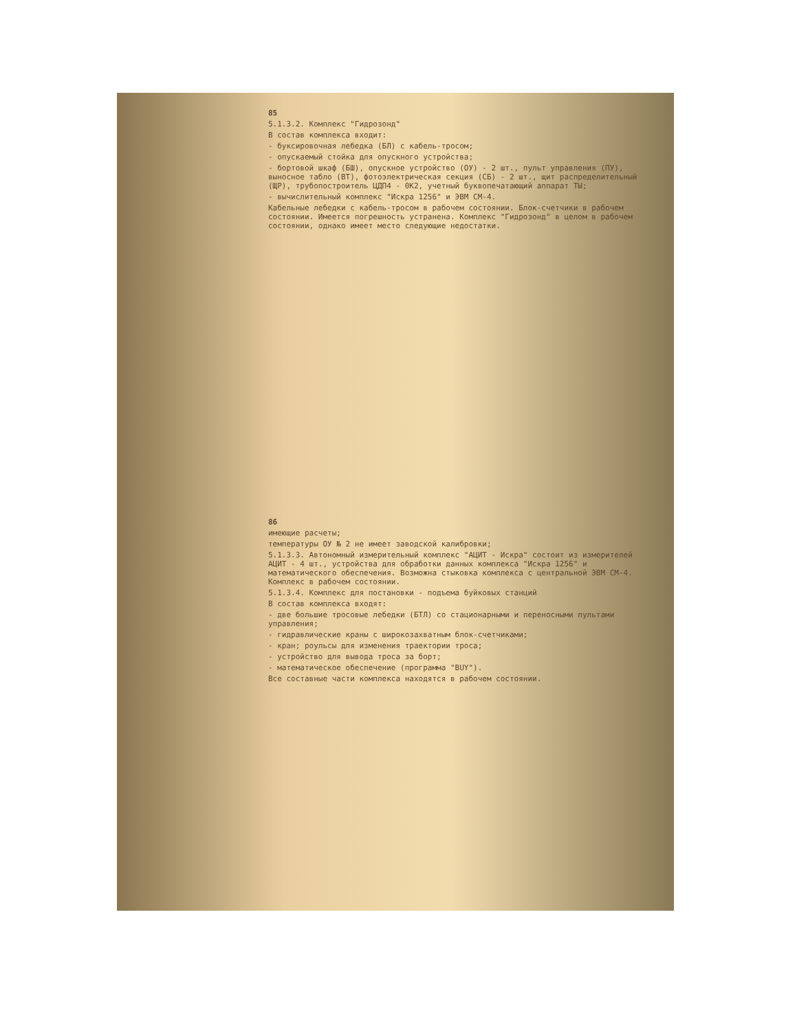85
5.1.3.2. Комплекс "Гидрозонд"
В состав комплекса входит:
- буксировочная лебедка (БЛ) с кабель-тросом;
- опускаемый стойка для опускного устройства;
- бортовой шкаф (БШ), опускное устройство (ОУ) - 2 шт., пульт управления (ПУ), выносное табло (ВТ), фотоэлектрическая секция (СБ) - 2 шт., щит распределительный (ЩР), трубопостроитель ЦДП4 - 0К2, учетный буквопечатающий аппарат ТЫ;
- вычислительный комплекс "Искра 1256" и ЭВМ СМ-4.
Кабельные лебедки с кабель-тросом в рабочем состоянии. Блок-счетчики в рабочем состоянии. Имеется погрешность устранена. Комплекс "Гидрозонд" в целом в рабочем состоянии, однако имеет место следующие недостатки.
86
имеющие расчеты;
температуры ОУ № 2 не имеет заводской калибровки;
5.1.3.3. Автономный измерительный комплекс "АЦИТ - Искра" состоит из измерителей АЦИТ - 4 шт., устройства для обработки данных комплекса "Искра 1256" и математического обеспечения. Возможна стыковка комплекса с центральной ЭВМ СМ-4. Комплекс в рабочем состоянии.
5.1.3.4. Комплекс для постановки - подъема буйковых станций
В состав комплекса входят:
- две большие тросовые лебедки (БТЛ) со стационарными и переносными пультами управления;
- гидравлические краны с широкозахватным блок-счетчиками;
- кран; роульсы для изменения траектории троса;
- устройство для вывода троса за борт;
- математическое обеспечение (программа "BUY").
Все составные части комплекса находятся в рабочем состоянии.